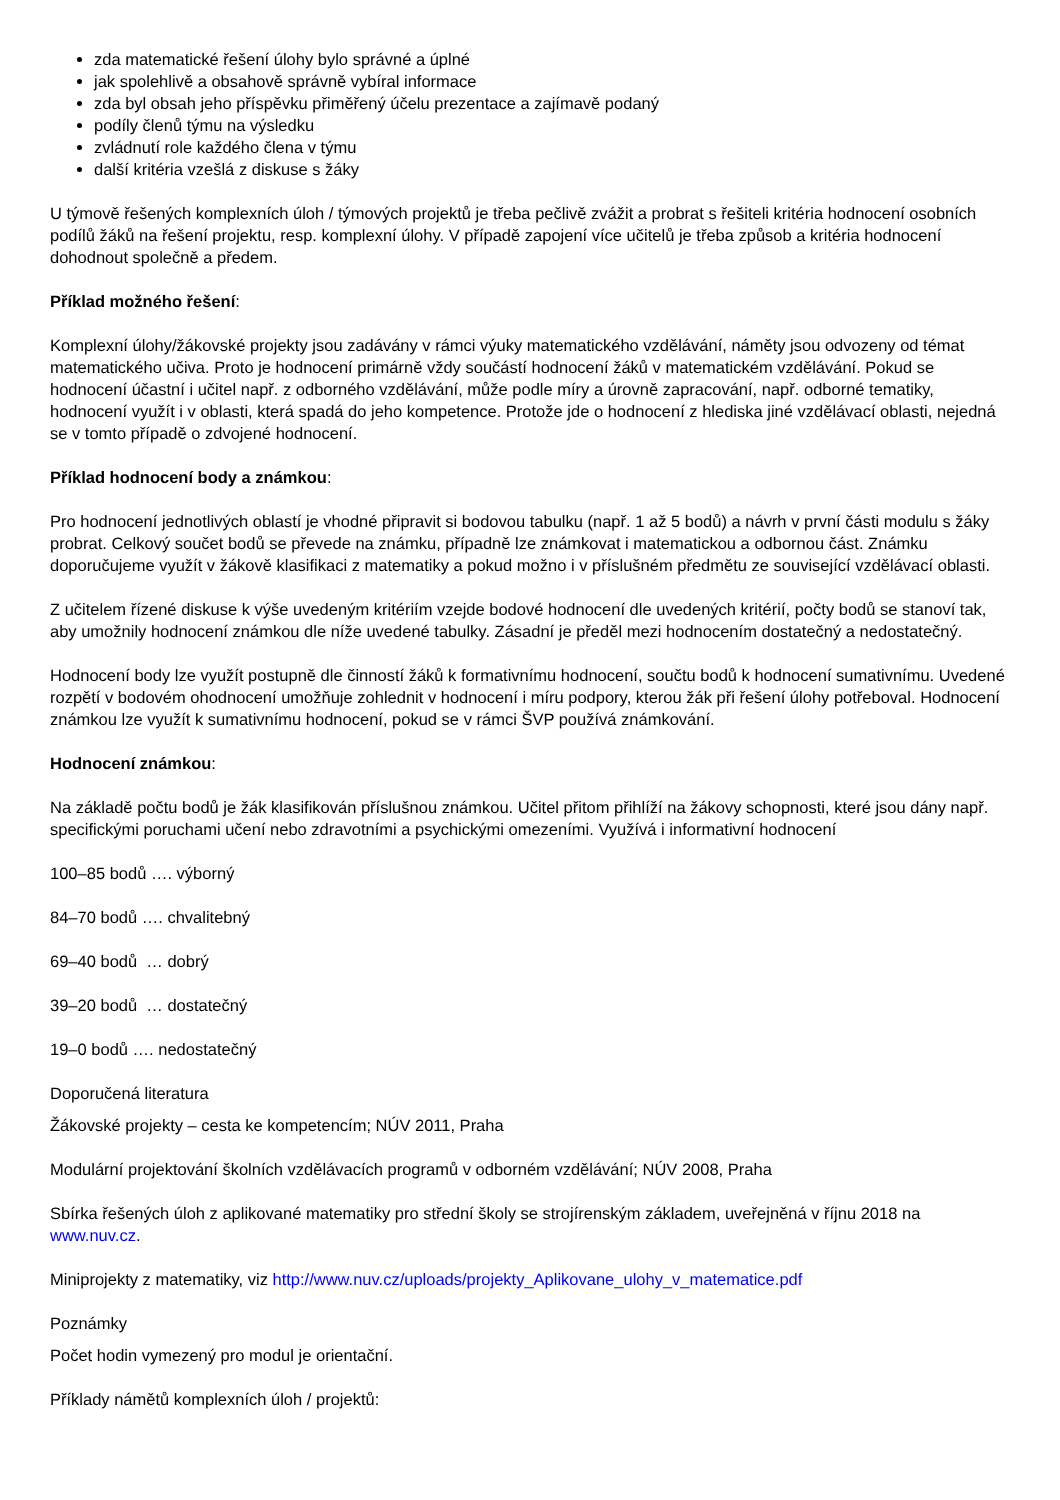zda matematické řešení úlohy bylo správné a úplné
jak spolehlivě a obsahově správně vybíral informace
zda byl obsah jeho příspěvku přiměřený účelu prezentace a zajímavě podaný
podíly členů týmu na výsledku
zvládnutí role každého člena v týmu
další kritéria vzešlá z diskuse s žáky
U týmově řešených komplexních úloh / týmových projektů je třeba pečlivě zvážit a probrat s řešiteli kritéria hodnocení osobních podílů žáků na řešení projektu, resp. komplexní úlohy. V případě zapojení více učitelů je třeba způsob a kritéria hodnocení dohodnout společně a předem.
Příklad možného řešení:
Komplexní úlohy/žákovské projekty jsou zadávány v rámci výuky matematického vzdělávání, náměty jsou odvozeny od témat matematického učiva. Proto je hodnocení primárně vždy součástí hodnocení žáků v matematickém vzdělávání. Pokud se hodnocení účastní i učitel např. z odborného vzdělávání, může podle míry a úrovně zapracování, např. odborné tematiky, hodnocení využít i v oblasti, která spadá do jeho kompetence. Protože jde o hodnocení z hlediska jiné vzdělávací oblasti, nejedná se v tomto případě o zdvojené hodnocení.
Příklad hodnocení body a známkou:
Pro hodnocení jednotlivých oblastí je vhodné připravit si bodovou tabulku (např. 1 až 5 bodů) a návrh v první části modulu s žáky probrat. Celkový součet bodů se převede na známku, případně lze známkovat i matematickou a odbornou část. Známku doporučujeme využít v žákově klasifikaci z matematiky a pokud možno i v příslušném předmětu ze související vzdělávací oblasti.
Z učitelem řízené diskuse k výše uvedeným kritériím vzejde bodové hodnocení dle uvedených kritérií, počty bodů se stanoví tak, aby umožnily hodnocení známkou dle níže uvedené tabulky. Zásadní je předěl mezi hodnocením dostatečný a nedostatečný.
Hodnocení body lze využít postupně dle činností žáků k formativnímu hodnocení, součtu bodů k hodnocení sumativnímu. Uvedené rozpětí v bodovém ohodnocení umožňuje zohlednit v hodnocení i míru podpory, kterou žák při řešení úlohy potřeboval. Hodnocení známkou lze využít k sumativnímu hodnocení, pokud se v rámci ŠVP používá známkování.
Hodnocení známkou:
Na základě počtu bodů je žák klasifikován příslušnou známkou. Učitel přitom přihlíží na žákovy schopnosti, které jsou dány např. specifickými poruchami učení nebo zdravotními a psychickými omezeními. Využívá i informativní hodnocení
100–85 bodů …. výborný
84–70 bodů …. chvalitebný
69–40 bodů … dobrý
39–20 bodů … dostatečný
19–0 bodů …. nedostatečný
Doporučená literatura
Žákovské projekty – cesta ke kompetencím; NÚV 2011, Praha
Modulární projektování školních vzdělávacích programů v odborném vzdělávání; NÚV 2008, Praha
Sbírka řešených úloh z aplikované matematiky pro střední školy se strojírenským základem, uveřejněná v říjnu 2018 na www.nuv.cz.
Miniprojekty z matematiky, viz http://www.nuv.cz/uploads/projekty_Aplikovane_ulohy_v_matematice.pdf
Poznámky
Počet hodin vymezený pro modul je orientační.
Příklady námětů komplexních úloh / projektů: